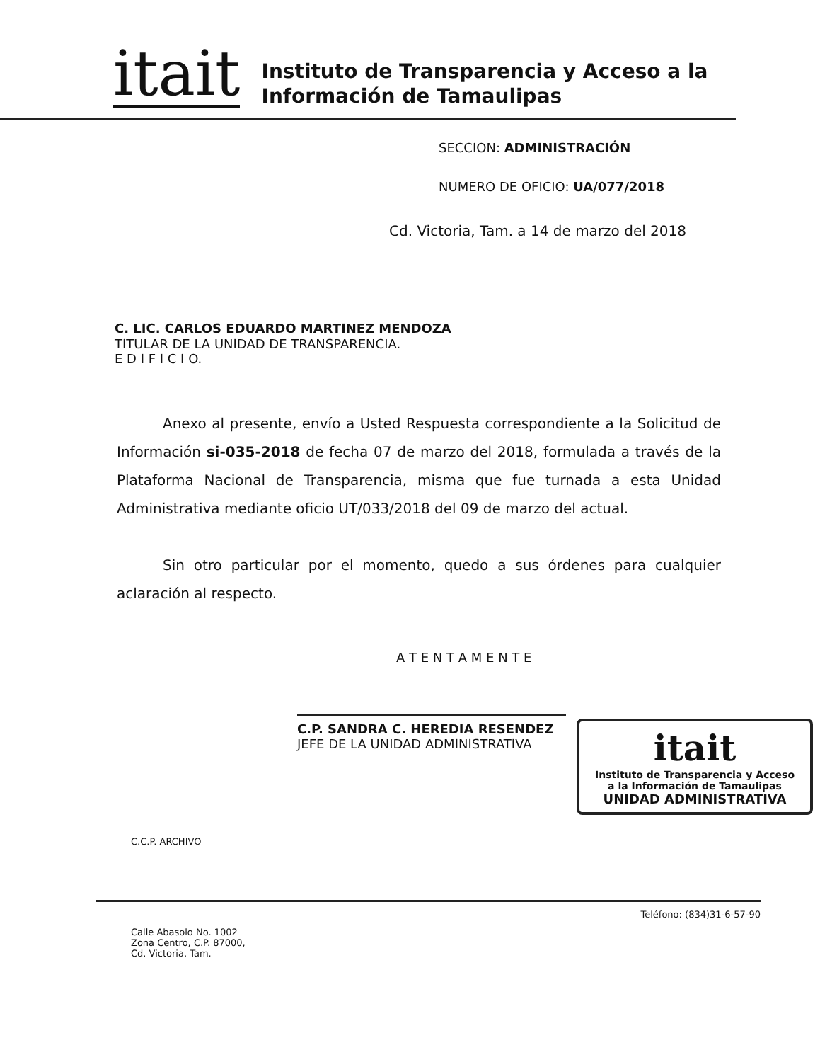itait
Instituto de Transparencia y Acceso a la
Información de Tamaulipas
SECCION: ADMINISTRACIÓN
NUMERO DE OFICIO: UA/077/2018
Cd. Victoria, Tam. a 14 de marzo del 2018
C. LIC. CARLOS EDUARDO MARTINEZ MENDOZA
TITULAR DE LA UNIDAD DE TRANSPARENCIA.
E D I F I C I O.
Anexo al presente, envío a Usted Respuesta correspondiente a la Solicitud de Información si-035-2018 de fecha 07 de marzo del 2018, formulada a través de la Plataforma Nacional de Transparencia, misma que fue turnada a esta Unidad Administrativa mediante oficio UT/033/2018 del 09 de marzo del actual.
Sin otro particular por el momento, quedo a sus órdenes para cualquier aclaración al respecto.
A T E N T A M E N T E
C.P. SANDRA C. HEREDIA RESENDEZ
JEFE DE LA UNIDAD ADMINISTRATIVA
itait
Instituto de Transparencia y Acceso
a la Información de Tamaulipas
UNIDAD ADMINISTRATIVA
C.C.P. ARCHIVO
Calle Abasolo No. 1002
Zona Centro, C.P. 87000,
Cd. Victoria, Tam.
Teléfono: (834)31-6-57-90